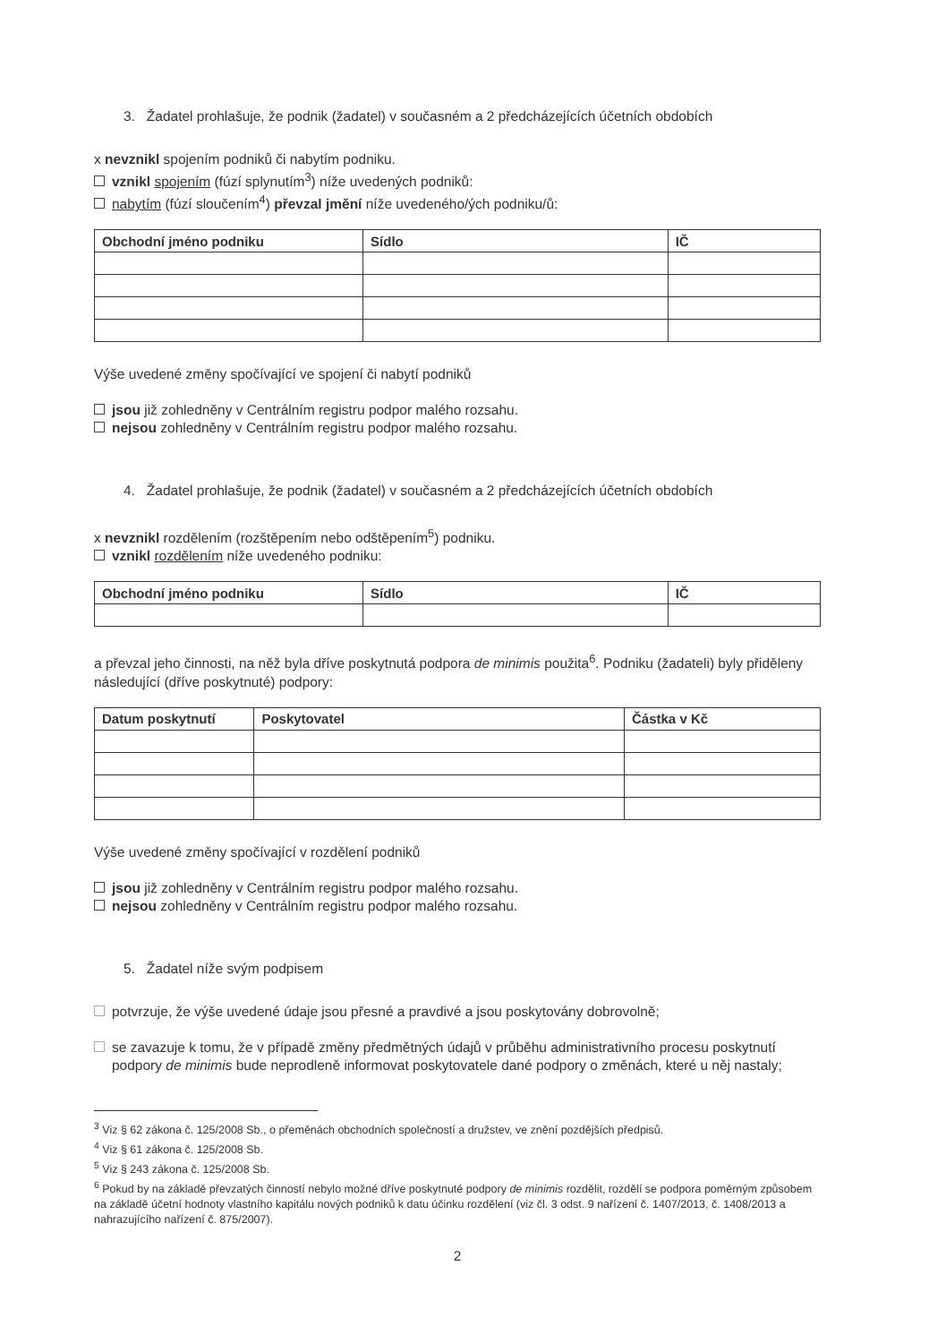3. Žadatel prohlašuje, že podnik (žadatel) v současném a 2 předcházejících účetních obdobích
x nevznikl spojením podniků či nabytím podniku.
vznikl spojením (fúzí splynutím<sup>3</sup>) níže uvedených podniků:
nabytím (fúzí sloučením<sup>4</sup>) převzal jmění níže uvedeného/ých podniku/ů:
| Obchodní jméno podniku | Sídlo | IČ |
| --- | --- | --- |
Výše uvedené změny spočívající ve spojení či nabytí podniků
jsou již zohledněny v Centrálním registru podpor malého rozsahu.
nejsou zohledněny v Centrálním registru podpor malého rozsahu.
4. Žadatel prohlašuje, že podnik (žadatel) v současném a 2 předcházejících účetních obdobích
x nevznikl rozdělením (rozštěpením nebo odštěpením<sup>5</sup>) podniku.
vznikl rozdělením níže uvedeného podniku:
| Obchodní jméno podniku | Sídlo | IČ |
| --- | --- | --- |
a převzal jeho činnosti, na něž byla dříve poskytnutá podpora de minimis použita<sup>6</sup>. Podniku (žadateli) byly přiděleny následující (dříve poskytnuté) podpory:
| Datum poskytnutí | Poskytovatel | Částka v Kč |
| --- | --- | --- |
Výše uvedené změny spočívající v rozdělení podniků
jsou již zohledněny v Centrálním registru podpor malého rozsahu.
nejsou zohledněny v Centrálním registru podpor malého rozsahu.
5. Žadatel níže svým podpisem
potvrzuje, že výše uvedené údaje jsou přesné a pravdivé a jsou poskytovány dobrovolně;
se zavazuje k tomu, že v případě změny předmětných údajů v průběhu administrativního procesu poskytnutí podpory de minimis bude neprodleně informovat poskytovatele dané podpory o změnách, které u něj nastaly;
<sup>3</sup> Viz § 62 zákona č. 125/2008 Sb., o přeměnách obchodních společností a družstev, ve znění pozdějších předpisů.
<sup>4</sup> Viz § 61 zákona č. 125/2008 Sb.
<sup>5</sup> Viz § 243 zákona č. 125/2008 Sb.
<sup>6</sup> Pokud by na základě převzatých činností nebylo možné dříve poskytnuté podpory de minimis rozdělit, rozdělí se podpora poměrným způsobem na základě účetní hodnoty vlastního kapitálu nových podniků k datu účinku rozdělení (viz čl. 3 odst. 9 nařízení č. 1407/2013, č. 1408/2013 a nahrazujícího nařízení č. 875/2007).
2